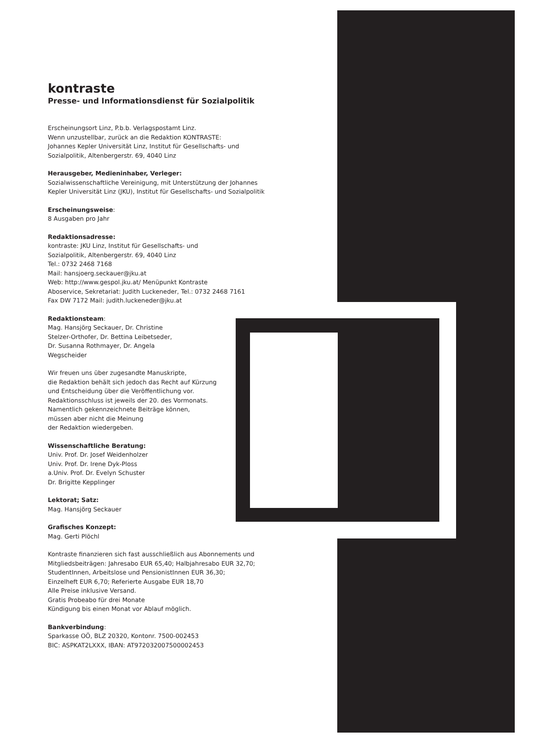kontraste
Presse- und Informationsdienst für Sozialpolitik
Erscheinungsort Linz, P.b.b. Verlagspostamt Linz.
Wenn unzustellbar, zurück an die Redaktion KONTRASTE:
Johannes Kepler Universität Linz, Institut für Gesellschafts- und
Sozialpolitik, Altenbergerstr. 69, 4040 Linz
Herausgeber, Medieninhaber, Verleger:
Sozialwissenschaftliche Vereinigung, mit Unterstützung der Johannes
Kepler Universität Linz (JKU), Institut für Gesellschafts- und Sozialpolitik
Erscheinungsweise:
8 Ausgaben pro Jahr
Redaktionsadresse:
kontraste: JKU Linz, Institut für Gesellschafts- und
Sozialpolitik, Altenbergerstr. 69, 4040 Linz
Tel.: 0732 2468 7168
Mail: hansjoerg.seckauer@jku.at
Web: http://www.gespol.jku.at/ Menüpunkt Kontraste
Aboservice, Sekretariat: Judith Luckeneder, Tel.: 0732 2468 7161
Fax DW 7172 Mail: judith.luckeneder@jku.at
Redaktionsteam:
Mag. Hansjörg Seckauer, Dr. Christine
Stelzer-Orthofer, Dr. Bettina Leibetseder,
Dr. Susanna Rothmayer, Dr. Angela
Wegscheider
Wir freuen uns über zugesandte Manuskripte,
die Redaktion behält sich jedoch das Recht auf Kürzung
und Entscheidung über die Veröffentlichung vor.
Redaktionsschluss ist jeweils der 20. des Vormonats.
Namentlich gekennzeichnete Beiträge können,
müssen aber nicht die Meinung
der Redaktion wiedergeben.
Wissenschaftliche Beratung:
Univ. Prof. Dr. Josef Weidenholzer
Univ. Prof. Dr. Irene Dyk-Ploss
a.Univ. Prof. Dr. Evelyn Schuster
Dr. Brigitte Kepplinger
Lektorat; Satz:
Mag. Hansjörg Seckauer
Grafisches Konzept:
Mag. Gerti Plöchl
Kontraste finanzieren sich fast ausschließlich aus Abonnements und
Mitgliedsbeiträgen: Jahresabo EUR 65,40; Halbjahresabo EUR 32,70;
StudentInnen, Arbeitslose und PensionistInnen EUR 36,30;
Einzelheft EUR 6,70; Referierte Ausgabe EUR 18,70
Alle Preise inklusive Versand.
Gratis Probeabo für drei Monate
Kündigung bis einen Monat vor Ablauf möglich.
Bankverbindung:
Sparkasse OÖ, BLZ 20320, Kontonr. 7500-002453
BIC: ASPKAT2LXXX, IBAN: AT972032007500002453